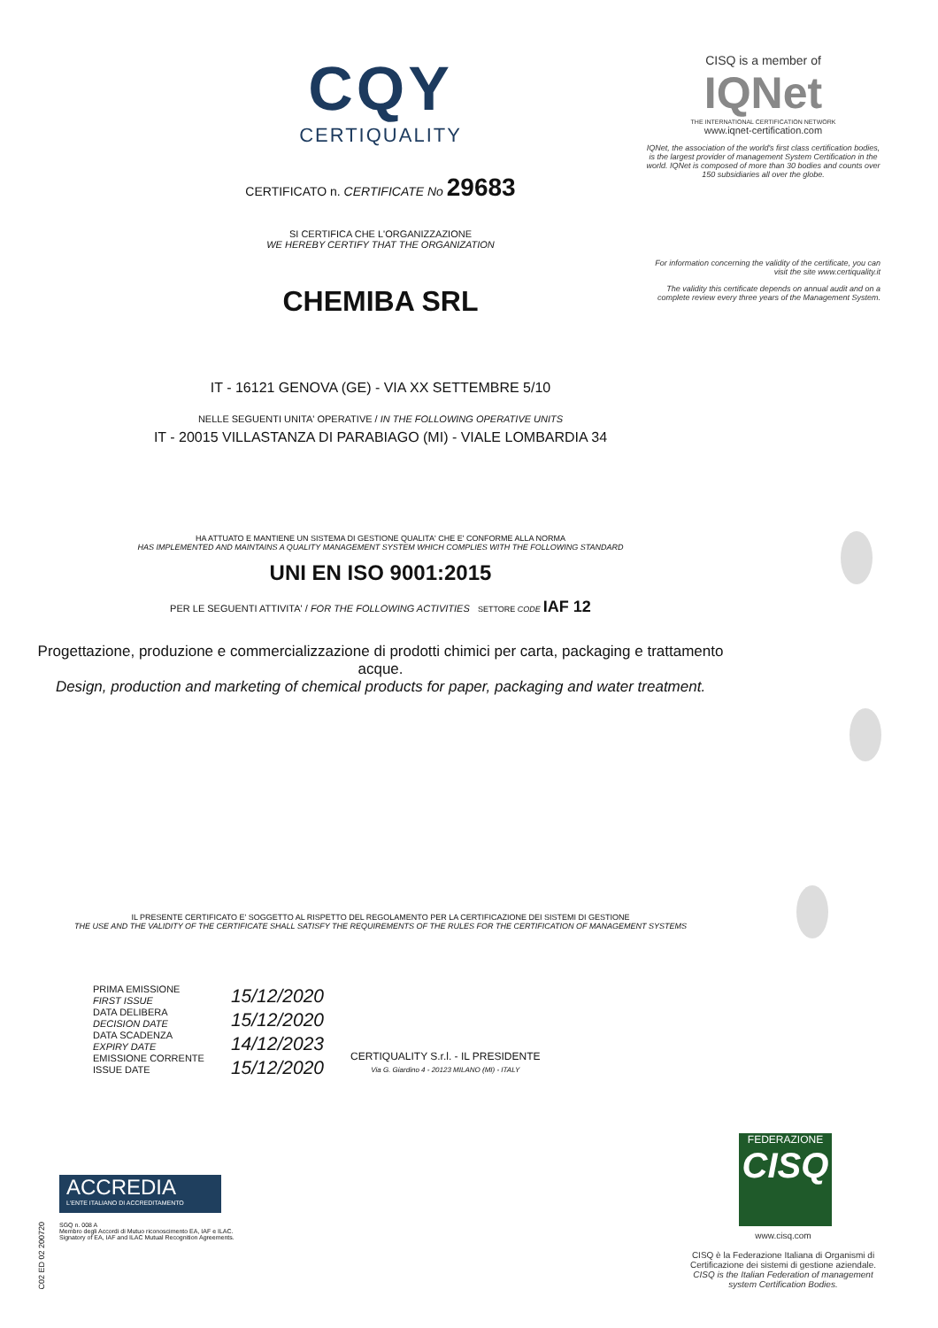CQY
CERTIQUALITY
CERTIFICATO n. CERTIFICATE No 29683
SI CERTIFICA CHE L'ORGANIZZAZIONE
WE HEREBY CERTIFY THAT THE ORGANIZATION
CHEMIBA SRL
IT - 16121 GENOVA (GE) - VIA XX SETTEMBRE 5/10
NELLE SEGUENTI UNITA' OPERATIVE / IN THE FOLLOWING OPERATIVE UNITS
IT - 20015 VILLASTANZA DI PARABIAGO (MI) - VIALE LOMBARDIA 34
HA ATTUATO E MANTIENE UN SISTEMA DI GESTIONE QUALITA' CHE E' CONFORME ALLA NORMA
HAS IMPLEMENTED AND MAINTAINS A QUALITY MANAGEMENT SYSTEM WHICH COMPLIES WITH THE FOLLOWING STANDARD
UNI EN ISO 9001:2015
PER LE SEGUENTI ATTIVITA' / FOR THE FOLLOWING ACTIVITIES SETTORE CODE IAF 12
Progettazione, produzione e commercializzazione di prodotti chimici per carta, packaging e trattamento acque.
Design, production and marketing of chemical products for paper, packaging and water treatment.
IL PRESENTE CERTIFICATO E' SOGGETTO AL RISPETTO DEL REGOLAMENTO PER LA CERTIFICAZIONE DEI SISTEMI DI GESTIONE
THE USE AND THE VALIDITY OF THE CERTIFICATE SHALL SATISFY THE REQUIREMENTS OF THE RULES FOR THE CERTIFICATION OF MANAGEMENT SYSTEMS
PRIMA EMISSIONE
FIRST ISSUE
DATA DELIBERA
DECISION DATE
DATA SCADENZA
EXPIRY DATE
EMISSIONE CORRENTE
ISSUE DATE
15/12/2020
15/12/2020
14/12/2023
15/12/2020
CERTIQUALITY S.r.l. - IL PRESIDENTE
Via G. Giardino 4 - 20123 MILANO (MI) - ITALY
CISQ is a member of
IQNet
THE INTERNATIONAL CERTIFICATION NETWORK
www.iqnet-certification.com
IQNet, the association of the world's first class certification bodies, is the largest provider of management System Certification in the world. IQNet is composed of more than 30 bodies and counts over 150 subsidiaries all over the globe.
For information concerning the validity of the certificate, you can visit the site www.certiquality.it
The validity this certificate depends on annual audit and on a complete review every three years of the Management System.
FEDERAZIONE
CISQ
www.cisq.com
CISQ è la Federazione Italiana di Organismi di Certificazione dei sistemi di gestione aziendale.
CISQ is the Italian Federation of management system Certification Bodies.
ACCREDIA
L'ENTE ITALIANO DI ACCREDITAMENTO
SGQ n. 008 A
Membro degli Accordi di Mutuo riconoscimento EA, IAF e ILAC. Signatory of EA, IAF and ILAC Mutual Recognition Agreements.
C02 ED 02 200720